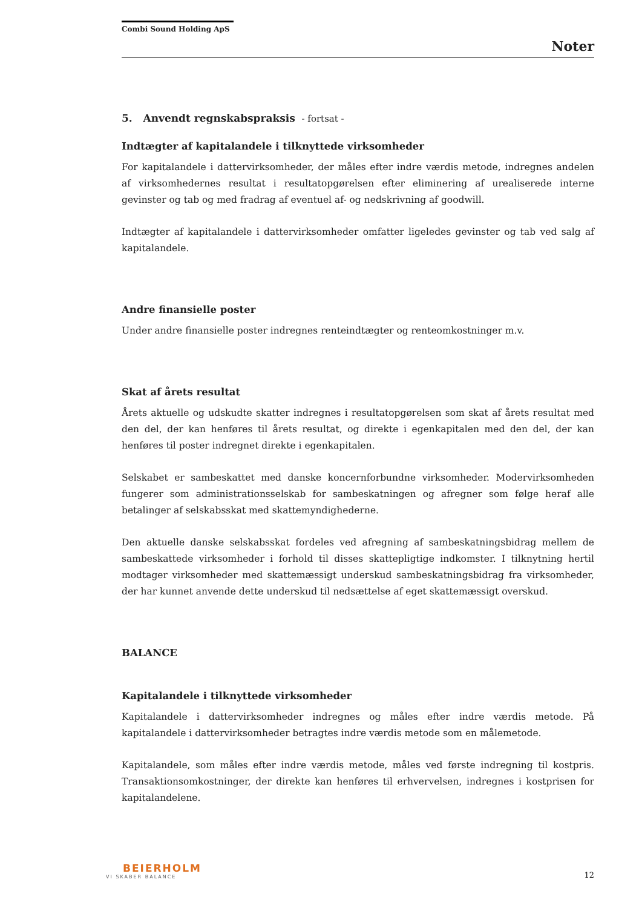Combi Sound Holding ApS
Noter
5. Anvendt regnskabspraksis - fortsat -
Indtægter af kapitalandele i tilknyttede virksomheder
For kapitalandele i dattervirksomheder, der måles efter indre værdis metode, indregnes andelen af virksomhedernes resultat i resultatopgørelsen efter eliminering af urealiserede interne gevinster og tab og med fradrag af eventuel af- og nedskrivning af goodwill.
Indtægter af kapitalandele i dattervirksomheder omfatter ligeledes gevinster og tab ved salg af kapitalandele.
Andre finansielle poster
Under andre finansielle poster indregnes renteindtægter og renteomkostninger m.v.
Skat af årets resultat
Årets aktuelle og udskudte skatter indregnes i resultatopgørelsen som skat af årets resultat med den del, der kan henføres til årets resultat, og direkte i egenkapitalen med den del, der kan henføres til poster indregnet direkte i egenkapitalen.
Selskabet er sambeskattet med danske koncernforbundne virksomheder. Modervirksomheden fungerer som administrationsselskab for sambeskatningen og afregner som følge heraf alle betalinger af selskabsskat med skattemyndighederne.
Den aktuelle danske selskabsskat fordeles ved afregning af sambeskatningsbidrag mellem de sambeskattede virksomheder i forhold til disses skattepligtige indkomster. I tilknytning hertil modtager virksomheder med skattemæssigt underskud sambeskatningsbidrag fra virksomheder, der har kunnet anvende dette underskud til nedsættelse af eget skattemæssigt overskud.
BALANCE
Kapitalandele i tilknyttede virksomheder
Kapitalandele i dattervirksomheder indregnes og måles efter indre værdis metode. På kapitalandele i dattervirksomheder betragtes indre værdis metode som en målemetode.
Kapitalandele, som måles efter indre værdis metode, måles ved første indregning til kostpris. Transaktionsomkostninger, der direkte kan henføres til erhvervelsen, indregnes i kostprisen for kapitalandelene.
BEIERHOLM
VI SKABER BALANCE
12